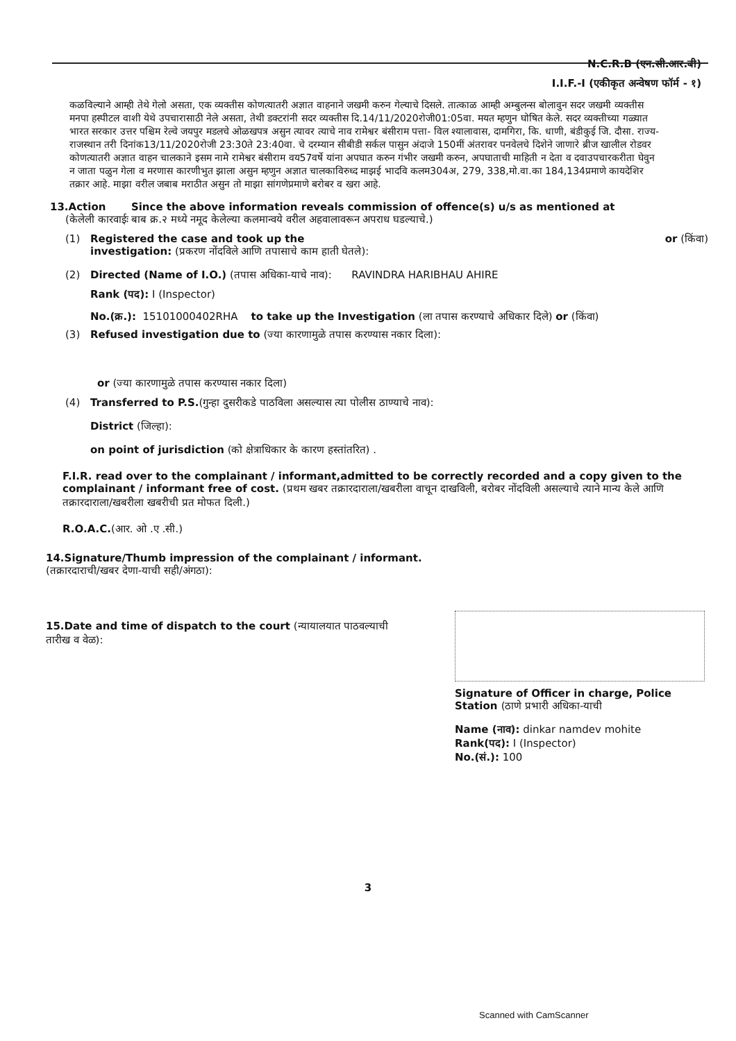N.C.R.B (एन.सी.आर.बी)
I.I.F.-I (एकीकृत अन्वेषण फॉर्म - १)
कळविल्याने आम्ही तेथे गेलो असता, एक व्यक्तीस कोणत्यातरी अज्ञात वाहनाने जखमी करुन गेल्याचे दिसले. तात्काळ आम्ही अम्बुलन्स बोलावुन सदर जखमी व्यक्तीस मनपा हस्पीटल वाशी येथे उपचारासाठी नेले असता, तेथी डक्टरांनी सदर व्यक्तीस दि.14/11/2020रोजी01:05वा. मयत म्हणुन घोषित केले. सदर व्यक्तीच्या गळ्यात भारत सरकार उत्तर पश्चिम रेल्वे जयपुर मडलचे ओळखपत्र असुन त्यावर त्याचे नाव रामेश्वर बंसीराम पत्ता- विल श्यालावास, दामगिरा, कि. धाणी, बंडीकुई जि. दौसा. राज्य- राजस्थान तरी दिनांक13/11/2020रोजी 23:30ते 23:40वा. चे दरम्यान सीबीडी सर्कल पासुन अंदाजे 150मीं अंतरावर पनवेलचे दिशेने जाणारे ब्रीज खालील रोडवर कोणत्यातरी अज्ञात वाहन चालकाने इसम नामे रामेश्वर बंसीराम वय57वर्षे यांना अपघात करुन गंभीर जखमी करुन, अपघाताची माहिती न देता व दवाउपचारकरीता घेवुन न जाता पळुन गेला व मरणास कारणीभुत झाला असुन म्हणुन अज्ञात चालकाविरुध्द माझई भादवि कलम304अ, 279, 338,मो.वा.का 184,134प्रमाणे कायदेशिर तक्रार आहे. माझा वरील जबाब मराठीत असुन तो माझा सांगणेप्रमाणे बरोबर व खरा आहे.
13.Action Since the above information reveals commission of offence(s) u/s as mentioned at
(केलेली कारवाईः बाब क्र.२ मध्ये नमूद केलेल्या कलमान्वये वरील अहवालावरून अपराध घडल्याचे.)
(1) Registered the case and took up the investigation: (प्रकरण नोंदविले आणि तपासाचे काम हाती घेतले):
or (किंवा)
(2) Directed (Name of I.O.) (तपास अधिका-याचे नाव): RAVINDRA HARIBHAU AHIRE
Rank (पद): I (Inspector)
No.(क्र.): 15101000402RHA to take up the Investigation (ला तपास करण्याचे अधिकार दिले) or (किंवा)
(3) Refused investigation due to (ज्या कारणामुळे तपास करण्यास नकार दिला):
or (ज्या कारणामुळे तपास करण्यास नकार दिला)
(4) Transferred to P.S.(गुन्हा दुसरीकडे पाठविला असल्यास त्या पोलीस ठाण्याचे नाव):
District (जिल्हा):
on point of jurisdiction (को क्षेत्राधिकार के कारण हस्तांतरित) .
F.I.R. read over to the complainant / informant,admitted to be correctly recorded and a copy given to the complainant / informant free of cost. (प्रथम खबर तक्रारदाराला/खबरीला वाचून दाखविली, बरोबर नोंदविली असल्याचे त्याने मान्य केले आणि तक्रारदाराला/खबरीला खबरीची प्रत मोफत दिली.)
R.O.A.C.(आर. ओ .ए .सी.)
14.Signature/Thumb impression of the complainant / informant.(तक्रारदाराची/खबर देणा-याची सही/अंगठा):
15.Date and time of dispatch to the court (न्यायालयात पाठवल्याची तारीख व वेळ):
Signature of Officer in charge, Police Station (ठाणे प्रभारी अधिका-याची
Name (नाव): dinkar namdev mohite
Rank(पद): I (Inspector)
No.(सं.): 100
3
Scanned with CamScanner